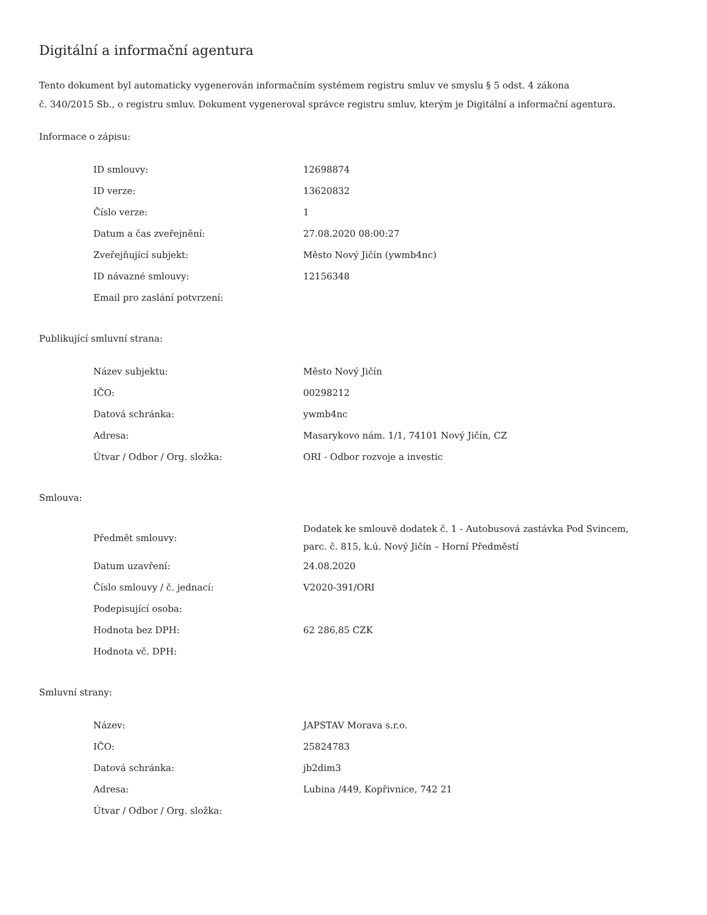Digitální a informační agentura
Tento dokument byl automaticky vygenerován informačním systémem registru smluv ve smyslu § 5 odst. 4 zákona
č. 340/2015 Sb., o registru smluv. Dokument vygeneroval správce registru smluv, kterým je Digitální a informační agentura.
Informace o zápisu:
| ID smlouvy: | 12698874 |
| ID verze: | 13620832 |
| Číslo verze: | 1 |
| Datum a čas zveřejnění: | 27.08.2020 08:00:27 |
| Zveřejňující subjekt: | Město Nový Jičín (ywmb4nc) |
| ID návazné smlouvy: | 12156348 |
| Email pro zaslání potvrzení: | |
Publikující smluvní strana:
| Název subjektu: | Město Nový Jičín |
| IČO: | 00298212 |
| Datová schránka: | ywmb4nc |
| Adresa: | Masarykovo nám. 1/1, 74101 Nový Jičín, CZ |
| Útvar / Odbor / Org. složka: | ORI - Odbor rozvoje a investic |
Smlouva:
| Předmět smlouvy: | Dodatek ke smlouvě dodatek č. 1 - Autobusová zastávka Pod Svincem, parc. č. 815, k.ú. Nový Jičín – Horní Předměstí |
| Datum uzavření: | 24.08.2020 |
| Číslo smlouvy / č. jednací: | V2020-391/ORI |
| Podepisující osoba: | |
| Hodnota bez DPH: | 62 286,85 CZK |
| Hodnota vč. DPH: | |
Smluvní strany:
| Název: | JAPSTAV Morava s.r.o. |
| IČO: | 25824783 |
| Datová schránka: | jb2dim3 |
| Adresa: | Lubina /449, Kopřivnice, 742 21 |
| Útvar / Odbor / Org. složka: | |